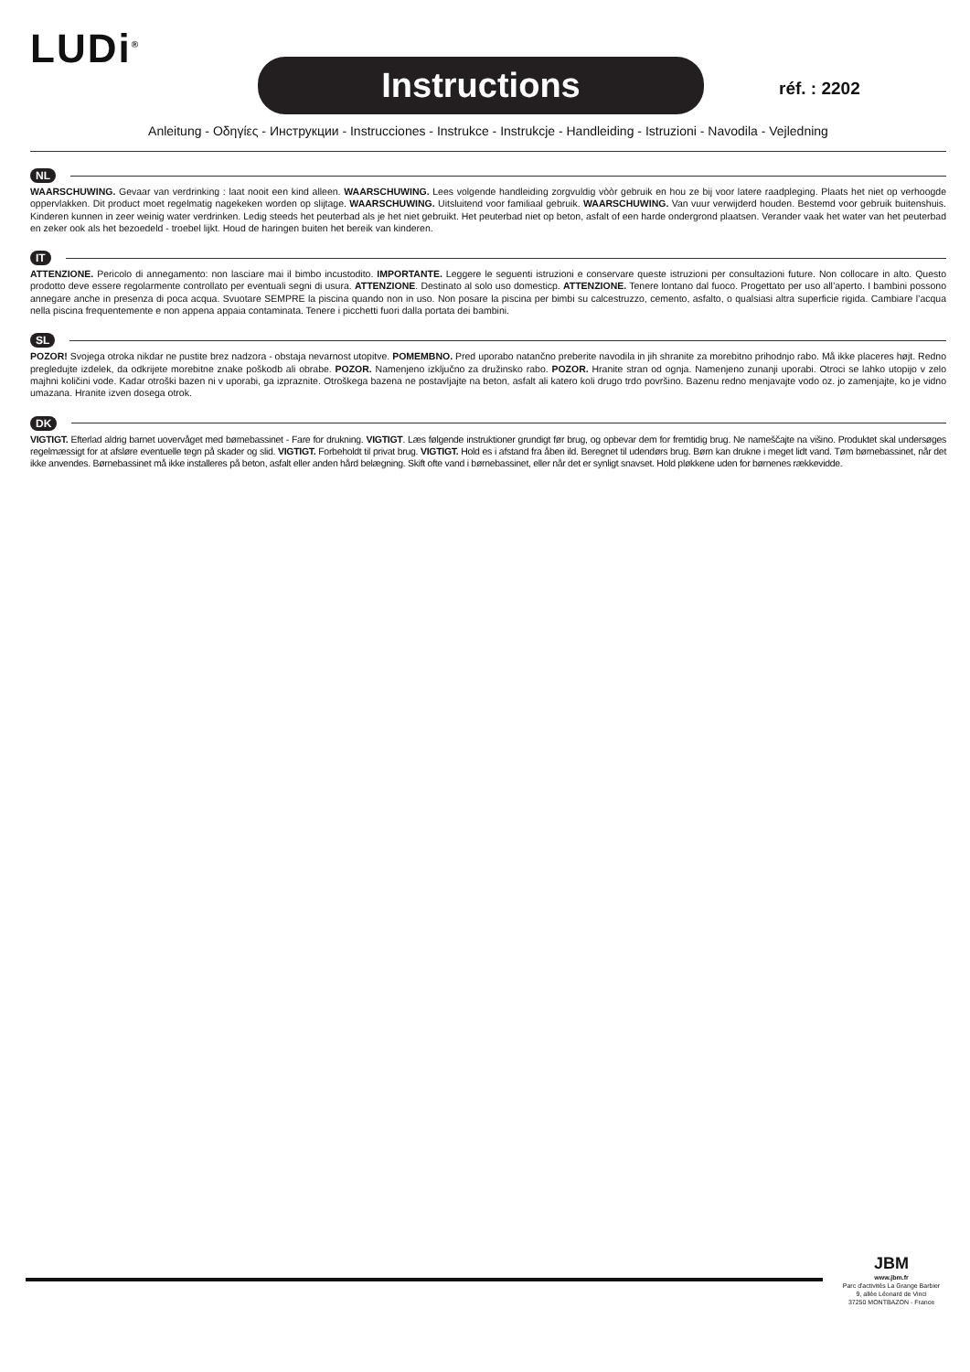LUDi<sup>®</sup>
Instructions réf. : 2202
Anleitung - Οδηγίες - Инструкции - Instrucciones - Instrukce - Instrukcje - Handleiding - Istruzioni - Navodila - Vejledning
NL
WAARSCHUWING. Gevaar van verdrinking : laat nooit een kind alleen. WAARSCHUWING. Lees volgende handleiding zorgvuldig vòòr gebruik en hou ze bij voor latere raadple­ging. Plaats het niet op verhoogde oppervlakken. Dit product moet regelmatig nagekeken worden op slijtage. WAARSCHUWING. Uitsluitend voor familiaal gebruik. WAAR­SCHUWING. Van vuur verwijderd houden. Bestemd voor gebruik buitenshuis. Kinderen kunnen in zeer weinig water verdrinken. Ledig steeds het peuterbad als je het niet ge­bruikt. Het peuterbad niet op beton, asfalt of een harde ondergrond plaatsen. Verander vaak het water van het peuterbad en zeker ook als het bezoedeld - troebel lijkt. Houd de haringen buiten het bereik van kinderen.
IT
ATTENZIONE. Pericolo di annegamento: non lasciare mai il bimbo incustodito. IMPORTANTE. Leggere le seguenti istruzioni e conservare queste istruzioni per consultazio­ni future. Non collocare in alto. Questo prodotto deve essere regolarmente controllato per eventuali segni di usura. ATTENZIONE. Destinato al solo uso domesticp. ATTENZIONE. Tenere lontano dal fuoco. Progettato per uso all’aperto. I bambini possono annegare anche in presenza di poca acqua. Svuotare SEMPRE la piscina quando non in uso. Non po­sare la piscina per bimbi su calcestruzzo, cemento, asfalto, o qualsiasi altra superficie rigida. Cambiare l’acqua nella piscina frequentemente e non appena appaia contaminata. Tenere i picchetti fuori dalla portata dei bambini.
SL
POZOR! Svojega otroka nikdar ne pustite brez nadzora - obstaja nevarnost utopitve. POMEMBNO. Pred uporabo natančno preberite navodila in jih shranite za more­bitno prihodnjo rabo. Må ikke placeres højt. Redno pregledujte izdelek, da odkrijete morebitne znake poškodb ali obrabe. POZOR. Namenjeno izključno za družins­ko rabo. POZOR. Hranite stran od ognja. Namenjeno zunanji uporabi. Otroci se lahko utopijo v zelo majhni količini vode. Kadar otroški bazen ni v uporabi, ga izpraznite. Otroškega bazena ne postavljajte na beton, asfalt ali katero koli drugo trdo površino. Bazenu redno menjavajte vodo oz. jo zamenjajte, ko je vidno umazana. Hranite izven dosega otrok.
DK
VIGTIGT. Efterlad aldrig barnet uovervåget med børnebassinet - Fare for drukning. VIGTIGT. Læs følgende instruktioner grundigt før brug, og opbevar dem for fremtidig brug. Ne nameščajte na višino. Produktet skal undersøges regelmæssigt for at afsløre eventuelle tegn på skader og slid. VIGTIGT. Forbeholdt til privat brug. VIGTIGT. Hold es i afstand fra åben ild. Beregnet til udendørs brug. Børn kan drukne i meget lidt vand. Tøm børnebassinet, når det ikke anvendes. Børnebassinet må ikke installeres på beton, asfalt eller anden hård belægning. Skift ofte vand i børnebassinet, eller når det er synligt snavset. Hold pløkkene uden for børnenes rækkevidde.
JBM
www.jbm.fr
Parc d'activités La Grange Barbier
9, allée Léonard de Vinci
37250 MONTBAZON - France